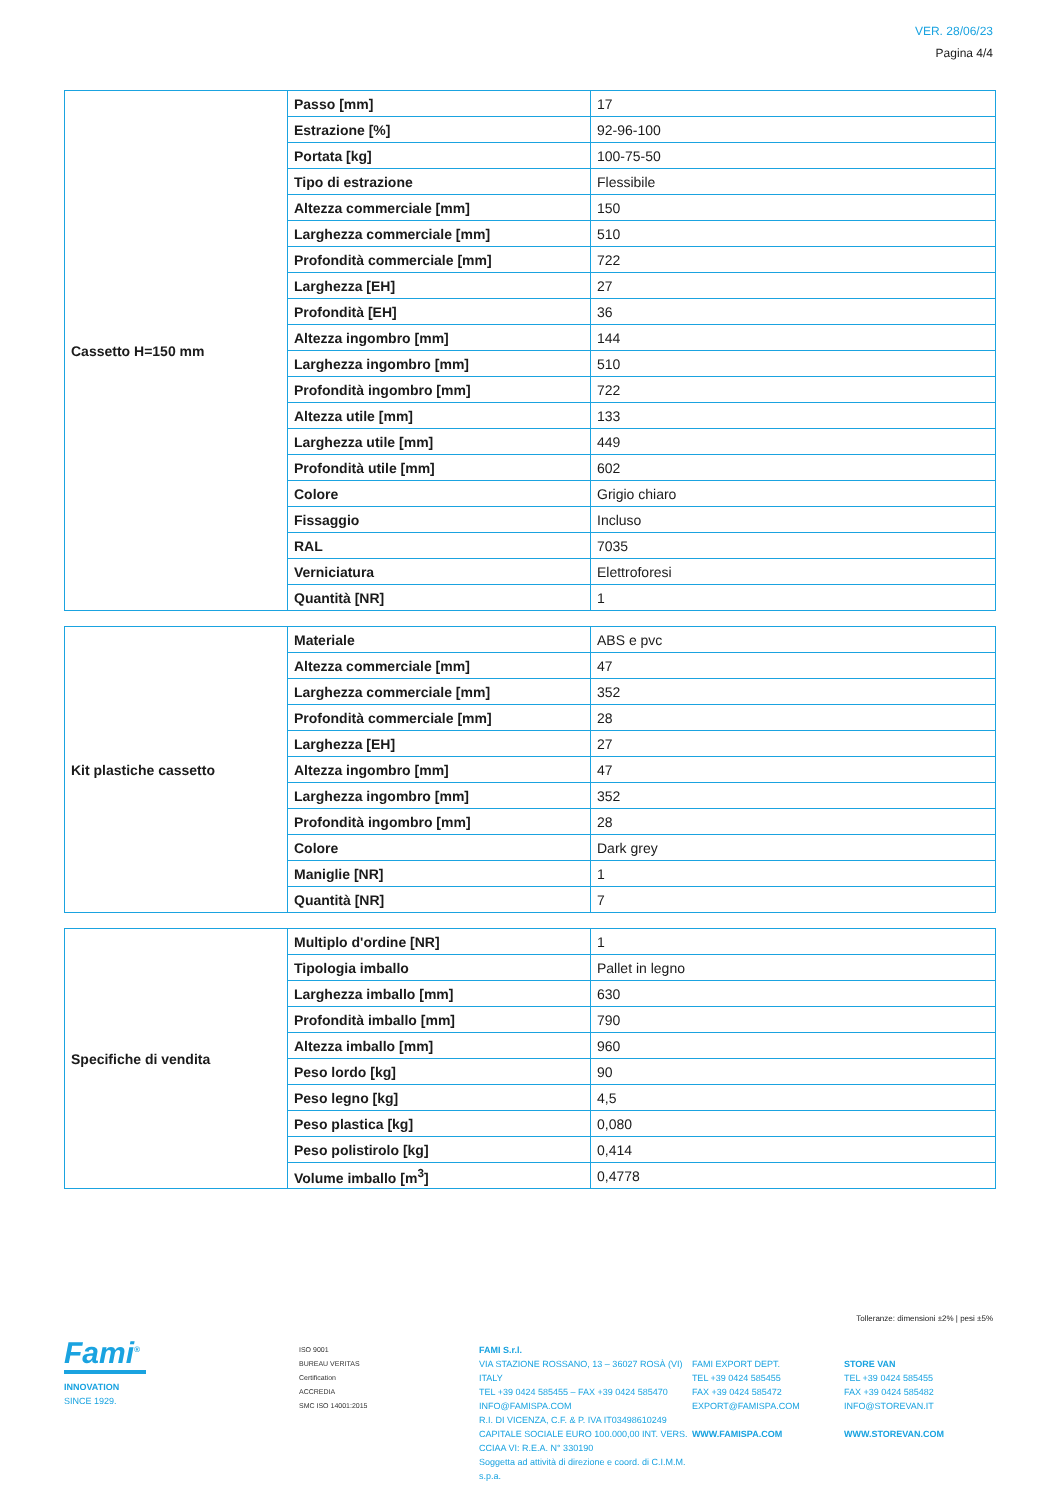VER. 28/06/23
Pagina 4/4
| Cassetto H=150 mm | Passo [mm] | 17 |
| | Estrazione [%] | 92-96-100 |
| | Portata [kg] | 100-75-50 |
| | Tipo di estrazione | Flessibile |
| | Altezza commerciale [mm] | 150 |
| | Larghezza commerciale [mm] | 510 |
| | Profondità commerciale [mm] | 722 |
| | Larghezza [EH] | 27 |
| | Profondità [EH] | 36 |
| | Altezza ingombro [mm] | 144 |
| | Larghezza ingombro [mm] | 510 |
| | Profondità ingombro [mm] | 722 |
| | Altezza utile [mm] | 133 |
| | Larghezza utile [mm] | 449 |
| | Profondità utile [mm] | 602 |
| | Colore | Grigio chiaro |
| | Fissaggio | Incluso |
| | RAL | 7035 |
| | Verniciatura | Elettroforesi |
| | Quantità [NR] | 1 |
| Kit plastiche cassetto | Materiale | ABS e pvc |
| | Altezza commerciale [mm] | 47 |
| | Larghezza commerciale [mm] | 352 |
| | Profondità commerciale [mm] | 28 |
| | Larghezza [EH] | 27 |
| | Altezza ingombro [mm] | 47 |
| | Larghezza ingombro [mm] | 352 |
| | Profondità ingombro [mm] | 28 |
| | Colore | Dark grey |
| | Maniglie [NR] | 1 |
| | Quantità [NR] | 7 |
| Specifiche di vendita | Multiplo d'ordine [NR] | 1 |
| | Tipologia imballo | Pallet in legno |
| | Larghezza imballo [mm] | 630 |
| | Profondità imballo [mm] | 790 |
| | Altezza imballo [mm] | 960 |
| | Peso lordo [kg] | 90 |
| | Peso legno [kg] | 4,5 |
| | Peso plastica [kg] | 0,080 |
| | Peso polistirolo [kg] | 0,414 |
| | Volume imballo [m<sup>3</sup>] | 0,4778 |
Tolleranze: dimensioni ±2% | pesi ±5%
Fami<sup>®</sup>
INNOVATION
SINCE 1929.
ISO 9001
BUREAU VERITAS
Certification
ACCREDIA
SMC ISO 14001:2015
FAMI S.r.l.
VIA STAZIONE ROSSANO, 13 – 36027 ROSÀ (VI) ITALY
TEL +39 0424 585455 – FAX +39 0424 585470
INFO@FAMISPA.COM
R.I. DI VICENZA, C.F. & P. IVA IT03498610249
CAPITALE SOCIALE EURO 100.000,00 INT. VERS.
CCIAA VI: R.E.A. N° 330190
Soggetta ad attività di direzione e coord. di C.I.M.M. s.p.a.
FAMI EXPORT DEPT.
TEL +39 0424 585455
FAX +39 0424 585472
EXPORT@FAMISPA.COM
WWW.FAMISPA.COM
STORE VAN
TEL +39 0424 585455
FAX +39 0424 585482
INFO@STOREVAN.IT
WWW.STOREVAN.COM